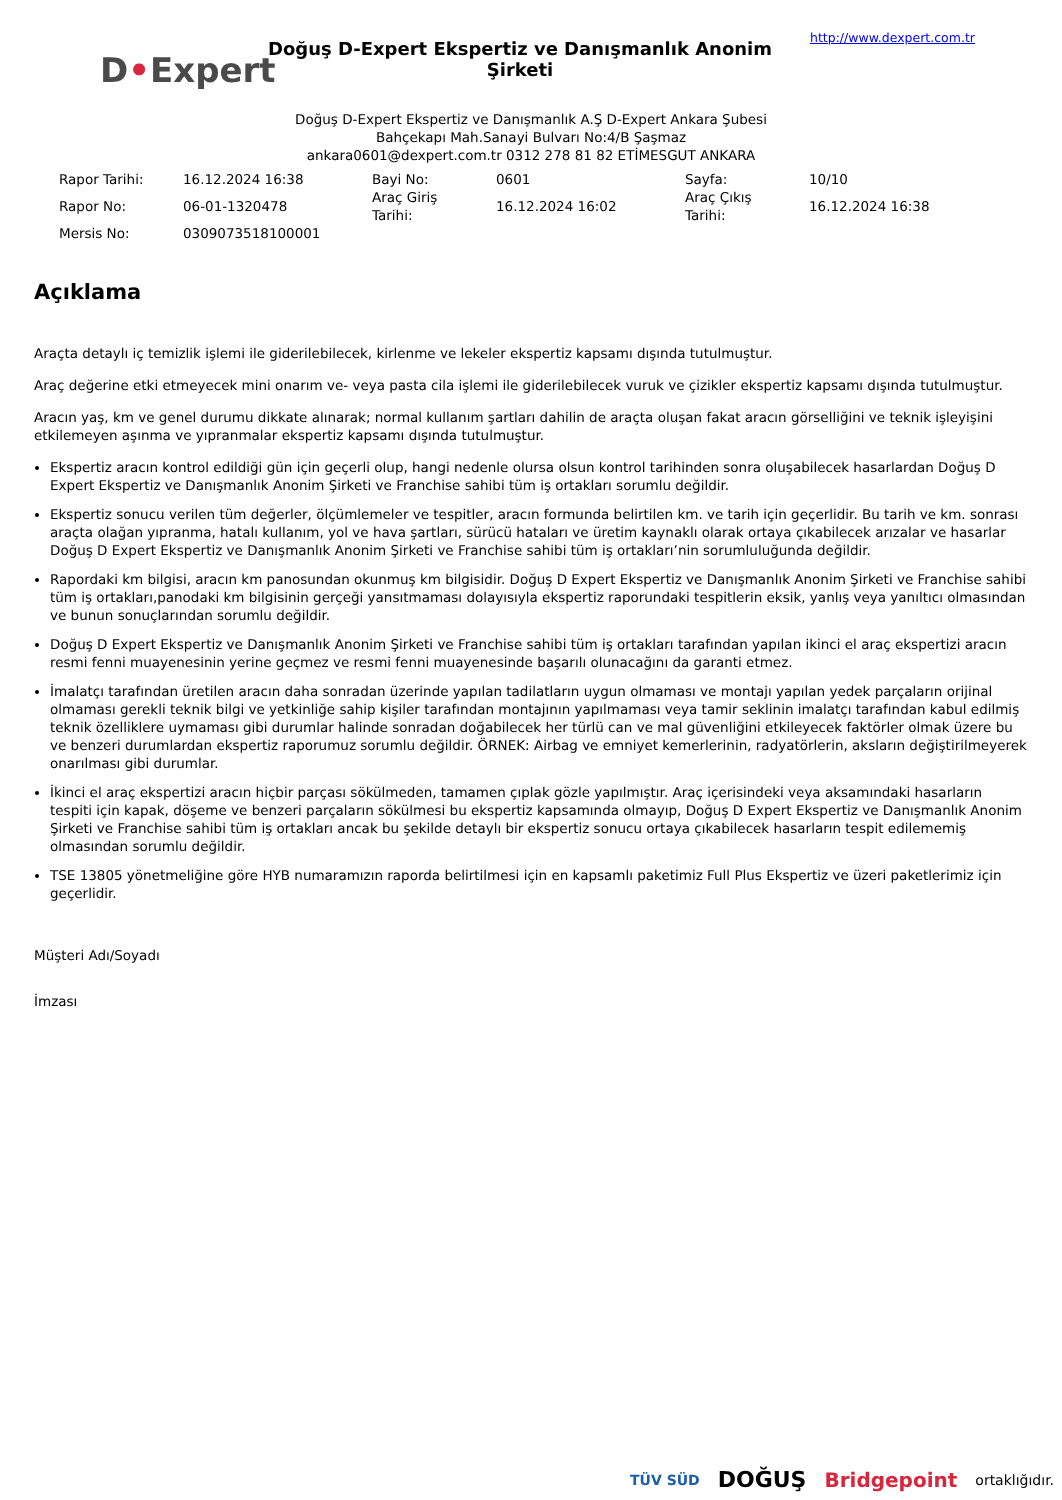D•Expert
Doğuş D-Expert Ekspertiz ve Danışmanlık Anonim Şirketi
http://www.dexpert.com.tr
Doğuş D-Expert Ekspertiz ve Danışmanlık A.Ş D-Expert Ankara Şubesi
Bahçekapı Mah.Sanayi Bulvarı No:4/B Şaşmaz
ankara0601@dexpert.com.tr 0312 278 81 82 ETİMESGUT ANKARA
| Rapor Tarihi: | 16.12.2024 16:38 | Bayi No: | 0601 | Sayfa: | 10/10 |
| Rapor No: | 06-01-1320478 | Araç Giriş Tarihi: | 16.12.2024 16:02 | Araç Çıkış Tarihi: | 16.12.2024 16:38 |
| Mersis No: | 0309073518100001 | | | | |
Açıklama
Araçta detaylı iç temizlik işlemi ile giderilebilecek, kirlenme ve lekeler ekspertiz kapsamı dışında tutulmuştur.
Araç değerine etki etmeyecek mini onarım ve- veya pasta cila işlemi ile giderilebilecek vuruk ve çizikler ekspertiz kapsamı dışında tutulmuştur.
Aracın yaş, km ve genel durumu dikkate alınarak; normal kullanım şartları dahilin de araçta oluşan fakat aracın görselliğini ve teknik işleyişini etkilemeyen aşınma ve yıpranmalar ekspertiz kapsamı dışında tutulmuştur.
Ekspertiz aracın kontrol edildiği gün için geçerli olup, hangi nedenle olursa olsun kontrol tarihinden sonra oluşabilecek hasarlardan Doğuş D Expert Ekspertiz ve Danışmanlık Anonim Şirketi ve Franchise sahibi tüm iş ortakları sorumlu değildir.
Ekspertiz sonucu verilen tüm değerler, ölçümlemeler ve tespitler, aracın formunda belirtilen km. ve tarih için geçerlidir. Bu tarih ve km. sonrası araçta olağan yıpranma, hatalı kullanım, yol ve hava şartları, sürücü hataları ve üretim kaynaklı olarak ortaya çıkabilecek arızalar ve hasarlar Doğuş D Expert Ekspertiz ve Danışmanlık Anonim Şirketi ve Franchise sahibi tüm iş ortakları’nin sorumluluğunda değildir.
Rapordaki km bilgisi, aracın km panosundan okunmuş km bilgisidir. Doğuş D Expert Ekspertiz ve Danışmanlık Anonim Şirketi ve Franchise sahibi tüm iş ortakları,panodaki km bilgisinin gerçeği yansıtmaması dolayısıyla ekspertiz raporundaki tespitlerin eksik, yanlış veya yanıltıcı olmasından ve bunun sonuçlarından sorumlu değildir.
Doğuş D Expert Ekspertiz ve Danışmanlık Anonim Şirketi ve Franchise sahibi tüm iş ortakları tarafından yapılan ikinci el araç ekspertizi aracın resmi fenni muayenesinin yerine geçmez ve resmi fenni muayenesinde başarılı olunacağını da garanti etmez.
İmalatçı tarafından üretilen aracın daha sonradan üzerinde yapılan tadilatların uygun olmaması ve montajı yapılan yedek parçaların orijinal olmaması gerekli teknik bilgi ve yetkinliğe sahip kişiler tarafından montajının yapılmaması veya tamir seklinin imalatçı tarafından kabul edilmiş teknik özelliklere uymaması gibi durumlar halinde sonradan doğabilecek her türlü can ve mal güvenliğini etkileyecek faktörler olmak üzere bu ve benzeri durumlardan ekspertiz raporumuz sorumlu değildir. ÖRNEK: Airbag ve emniyet kemerlerinin, radyatörlerin, aksların değiştirilmeyerek onarılması gibi durumlar.
İkinci el araç ekspertizi aracın hiçbir parçası sökülmeden, tamamen çıplak gözle yapılmıştır. Araç içerisindeki veya aksamındaki hasarların tespiti için kapak, döşeme ve benzeri parçaların sökülmesi bu ekspertiz kapsamında olmayıp, Doğuş D Expert Ekspertiz ve Danışmanlık Anonim Şirketi ve Franchise sahibi tüm iş ortakları ancak bu şekilde detaylı bir ekspertiz sonucu ortaya çıkabilecek hasarların tespit edilememiş olmasından sorumlu değildir.
TSE 13805 yönetmeliğine göre HYB numaramızın raporda belirtilmesi için en kapsamlı paketimiz Full Plus Ekspertiz ve üzeri paketlerimiz için geçerlidir.
Müşteri Adı/Soyadı
İmzası
TÜV SÜD DOĞUŞ Bridgepoint ortaklığıdır.